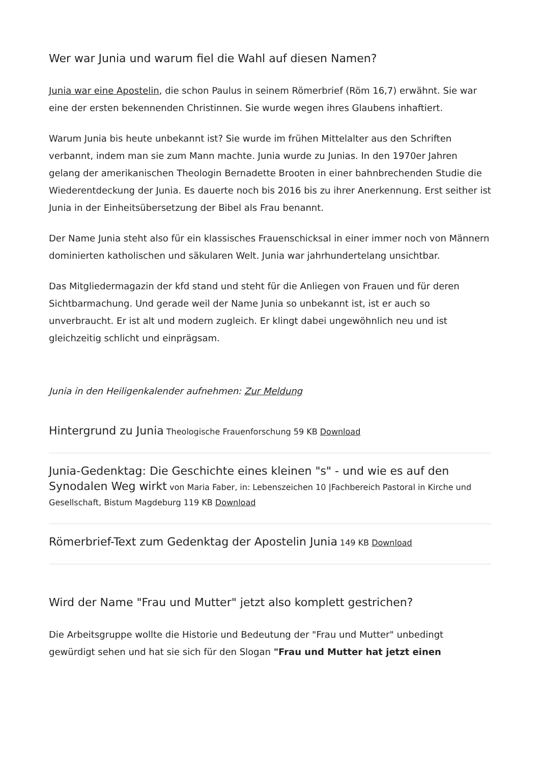Wer war Junia und warum fiel die Wahl auf diesen Namen?
Junia war eine Apostelin, die schon Paulus in seinem Römerbrief (Röm 16,7) erwähnt. Sie war eine der ersten bekennenden Christinnen. Sie wurde wegen ihres Glaubens inhaftiert.
Warum Junia bis heute unbekannt ist? Sie wurde im frühen Mittelalter aus den Schriften verbannt, indem man sie zum Mann machte. Junia wurde zu Junias. In den 1970er Jahren gelang der amerikanischen Theologin Bernadette Brooten in einer bahnbrechenden Studie die Wiederentdeckung der Junia. Es dauerte noch bis 2016 bis zu ihrer Anerkennung. Erst seither ist Junia in der Einheitsübersetzung der Bibel als Frau benannt.
Der Name Junia steht also für ein klassisches Frauenschicksal in einer immer noch von Männern dominierten katholischen und säkularen Welt. Junia war jahrhundertelang unsichtbar.
Das Mitgliedermagazin der kfd stand und steht für die Anliegen von Frauen und für deren Sichtbarmachung. Und gerade weil der Name Junia so unbekannt ist, ist er auch so unverbraucht. Er ist alt und modern zugleich. Er klingt dabei ungewöhnlich neu und ist gleichzeitig schlicht und einprägsam.
Junia in den Heiligenkalender aufnehmen: Zur Meldung
Hintergrund zu Junia Theologische Frauenforschung 59 KB Download
Junia-Gedenktag: Die Geschichte eines kleinen "s" - und wie es auf den Synodalen Weg wirkt von Maria Faber, in: Lebenszeichen 10 |Fachbereich Pastoral in Kirche und Gesellschaft, Bistum Magdeburg 119 KB Download
Römerbrief-Text zum Gedenktag der Apostelin Junia 149 KB Download
Wird der Name "Frau und Mutter" jetzt also komplett gestrichen?
Die Arbeitsgruppe wollte die Historie und Bedeutung der "Frau und Mutter" unbedingt gewürdigt sehen und hat sie sich für den Slogan "Frau und Mutter hat jetzt einen